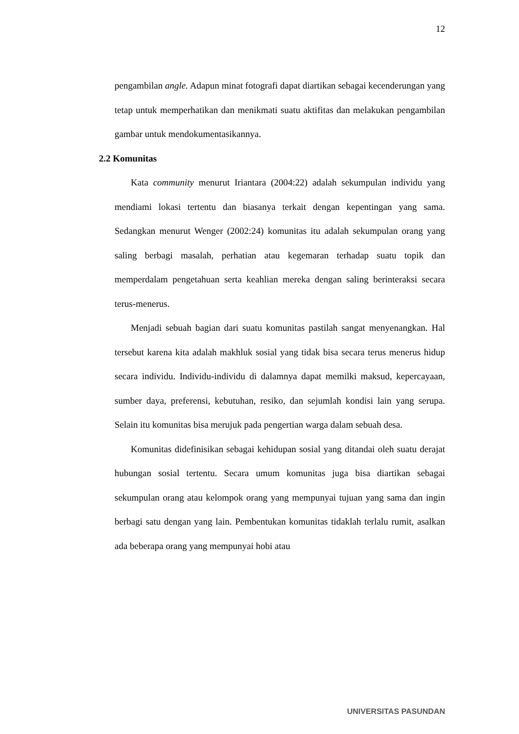12
pengambilan angle. Adapun minat fotografi dapat diartikan sebagai kecenderungan yang tetap untuk memperhatikan dan menikmati suatu aktifitas dan melakukan pengambilan gambar untuk mendokumentasikannya.
2.2 Komunitas
Kata community menurut Iriantara (2004:22) adalah sekumpulan individu yang mendiami lokasi tertentu dan biasanya terkait dengan kepentingan yang sama. Sedangkan menurut Wenger (2002:24) komunitas itu adalah sekumpulan orang yang saling berbagi masalah, perhatian atau kegemaran terhadap suatu topik dan memperdalam pengetahuan serta keahlian mereka dengan saling berinteraksi secara terus-menerus.
Menjadi sebuah bagian dari suatu komunitas pastilah sangat menyenangkan. Hal tersebut karena kita adalah makhluk sosial yang tidak bisa secara terus menerus hidup secara individu. Individu-individu di dalamnya dapat memilki maksud, kepercayaan, sumber daya, preferensi, kebutuhan, resiko, dan sejumlah kondisi lain yang serupa. Selain itu komunitas bisa merujuk pada pengertian warga dalam sebuah desa.
Komunitas didefinisikan sebagai kehidupan sosial yang ditandai oleh suatu derajat hubungan sosial tertentu. Secara umum komunitas juga bisa diartikan sebagai sekumpulan orang atau kelompok orang yang mempunyai tujuan yang sama dan ingin berbagi satu dengan yang lain. Pembentukan komunitas tidaklah terlalu rumit, asalkan ada beberapa orang yang mempunyai hobi atau
UNIVERSITAS PASUNDAN